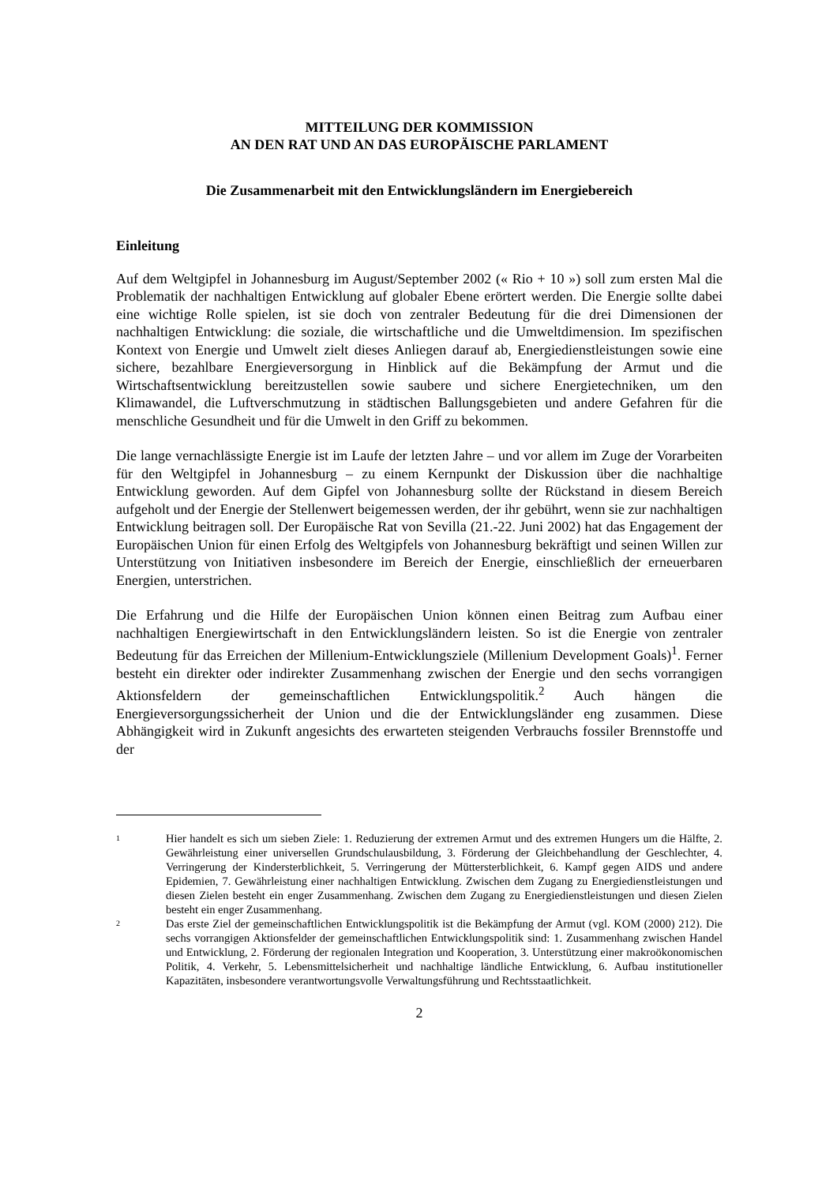MITTEILUNG DER KOMMISSION
AN DEN RAT UND AN DAS EUROPÄISCHE PARLAMENT
Die Zusammenarbeit mit den Entwicklungsländern im Energiebereich
Einleitung
Auf dem Weltgipfel in Johannesburg im August/September 2002 (« Rio + 10 ») soll zum ersten Mal die Problematik der nachhaltigen Entwicklung auf globaler Ebene erörtert werden. Die Energie sollte dabei eine wichtige Rolle spielen, ist sie doch von zentraler Bedeutung für die drei Dimensionen der nachhaltigen Entwicklung: die soziale, die wirtschaftliche und die Umweltdimension. Im spezifischen Kontext von Energie und Umwelt zielt dieses Anliegen darauf ab, Energiedienstleistungen sowie eine sichere, bezahlbare Energieversorgung in Hinblick auf die Bekämpfung der Armut und die Wirtschaftsentwicklung bereitzustellen sowie saubere und sichere Energietechniken, um den Klimawandel, die Luftverschmutzung in städtischen Ballungsgebieten und andere Gefahren für die menschliche Gesundheit und für die Umwelt in den Griff zu bekommen.
Die lange vernachlässigte Energie ist im Laufe der letzten Jahre – und vor allem im Zuge der Vorarbeiten für den Weltgipfel in Johannesburg – zu einem Kernpunkt der Diskussion über die nachhaltige Entwicklung geworden. Auf dem Gipfel von Johannesburg sollte der Rückstand in diesem Bereich aufgeholt und der Energie der Stellenwert beigemessen werden, der ihr gebührt, wenn sie zur nachhaltigen Entwicklung beitragen soll. Der Europäische Rat von Sevilla (21.-22. Juni 2002) hat das Engagement der Europäischen Union für einen Erfolg des Weltgipfels von Johannesburg bekräftigt und seinen Willen zur Unterstützung von Initiativen insbesondere im Bereich der Energie, einschließlich der erneuerbaren Energien, unterstrichen.
Die Erfahrung und die Hilfe der Europäischen Union können einen Beitrag zum Aufbau einer nachhaltigen Energiewirtschaft in den Entwicklungsländern leisten. So ist die Energie von zentraler Bedeutung für das Erreichen der Millenium-Entwicklungsziele (Millenium Development Goals)<sup>1</sup>. Ferner besteht ein direkter oder indirekter Zusammenhang zwischen der Energie und den sechs vorrangigen Aktionsfeldern der gemeinschaftlichen Entwicklungspolitik.<sup>2</sup> Auch hängen die Energieversorgungssicherheit der Union und die der Entwicklungsländer eng zusammen. Diese Abhängigkeit wird in Zukunft angesichts des erwarteten steigenden Verbrauchs fossiler Brennstoffe und der
1
Hier handelt es sich um sieben Ziele: 1. Reduzierung der extremen Armut und des extremen Hungers um die Hälfte, 2. Gewährleistung einer universellen Grundschulausbildung, 3. Förderung der Gleichbehandlung der Geschlechter, 4. Verringerung der Kindersterblichkeit, 5. Verringerung der Müttersterblichkeit, 6. Kampf gegen AIDS und andere Epidemien, 7. Gewährleistung einer nachhaltigen Entwicklung. Zwischen dem Zugang zu Energiedienstleistungen und diesen Zielen besteht ein enger Zusammenhang. Zwischen dem Zugang zu Energiedienstleistungen und diesen Zielen besteht ein enger Zusammenhang.
2
Das erste Ziel der gemeinschaftlichen Entwicklungspolitik ist die Bekämpfung der Armut (vgl. KOM (2000) 212). Die sechs vorrangigen Aktionsfelder der gemeinschaftlichen Entwicklungspolitik sind: 1. Zusammenhang zwischen Handel und Entwicklung, 2. Förderung der regionalen Integration und Kooperation, 3. Unterstützung einer makroökonomischen Politik, 4. Verkehr, 5. Lebensmittelsicherheit und nachhaltige ländliche Entwicklung, 6. Aufbau institutioneller Kapazitäten, insbesondere verantwortungsvolle Verwaltungsführung und Rechtsstaatlichkeit.
2